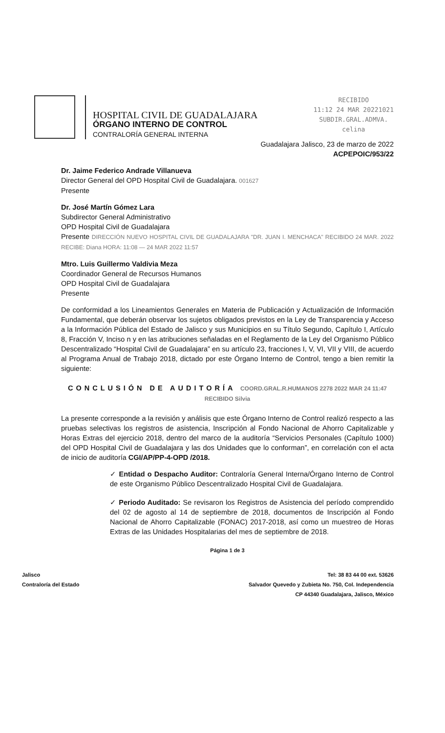HOSPITAL CIVIL DE GUADALAJARA
ÓRGANO INTERNO DE CONTROL
CONTRALORÍA GENERAL INTERNA
RECIBIDO
11:12 24 MAR 20221021
SUBDIR.GRAL.ADMVA.
celina
Guadalajara Jalisco, 23 de marzo de 2022
ACPEPOIC/953/22
Dr. Jaime Federico Andrade Villanueva
Director General del OPD Hospital Civil de Guadalajara. 001627
Presente
Dr. José Martín Gómez Lara
Subdirector General Administrativo
OPD Hospital Civil de Guadalajara
Presente DIRECCIÓN NUEVO HOSPITAL CIVIL DE GUADALAJARA "DR. JUAN I. MENCHACA" RECIBIDO 24 MAR. 2022 RECIBE: Diana HORA: 11:08 — 24 MAR 2022 11:57
Mtro. Luis Guillermo Valdivia Meza
Coordinador General de Recursos Humanos
OPD Hospital Civil de Guadalajara
Presente
De conformidad a los Lineamientos Generales en Materia de Publicación y Actualización de Información Fundamental, que deberán observar los sujetos obligados previstos en la Ley de Transparencia y Acceso a la Información Pública del Estado de Jalisco y sus Municipios en su Título Segundo, Capítulo I, Artículo 8, Fracción V, Inciso n y en las atribuciones señaladas en el Reglamento de la Ley del Organismo Público Descentralizado “Hospital Civil de Guadalajara” en su artículo 23, fracciones I, V, VI, VII y VIII, de acuerdo al Programa Anual de Trabajo 2018, dictado por este Órgano Interno de Control, tengo a bien remitir la siguiente:
CONCLUSIÓN DE AUDITORÍA COORD.GRAL.R.HUMANOS 2278 2022 MAR 24 11:47 RECIBIDO Silvia
La presente corresponde a la revisión y análisis que este Órgano Interno de Control realizó respecto a las pruebas selectivas los registros de asistencia, Inscripción al Fondo Nacional de Ahorro Capitalizable y Horas Extras del ejercicio 2018, dentro del marco de la auditoría “Servicios Personales (Capítulo 1000) del OPD Hospital Civil de Guadalajara y las dos Unidades que lo conforman”, en correlación con el acta de inicio de auditoría CGI/AP/PP-4-OPD /2018.
✓ Entidad o Despacho Auditor: Contraloría General Interna/Órgano Interno de Control de este Organismo Público Descentralizado Hospital Civil de Guadalajara.
✓ Periodo Auditado: Se revisaron los Registros de Asistencia del período comprendido del 02 de agosto al 14 de septiembre de 2018, documentos de Inscripción al Fondo Nacional de Ahorro Capitalizable (FONAC) 2017-2018, así como un muestreo de Horas Extras de las Unidades Hospitalarias del mes de septiembre de 2018.
Página 1 de 3
Jalisco
Contraloría del Estado
Tel: 38 83 44 00 ext. 53626
Salvador Quevedo y Zubieta No. 750, Col. Independencia
CP 44340 Guadalajara, Jalisco, México